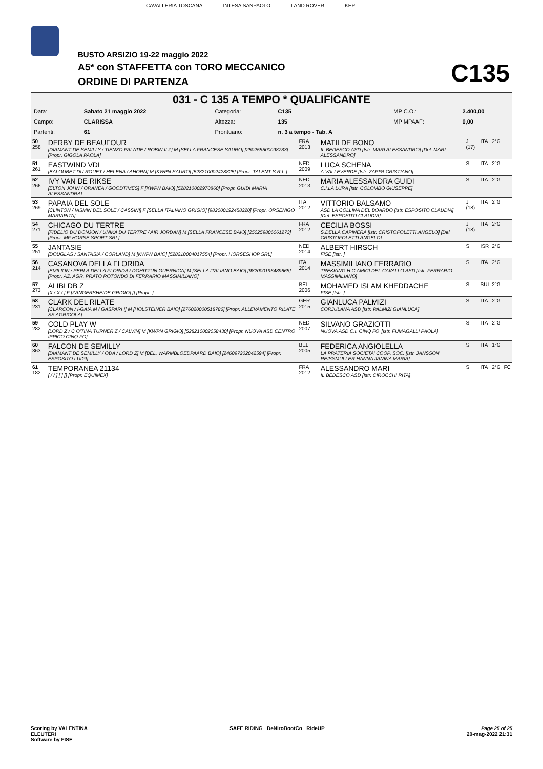CAVALLERIA TOSCANA INTESA SANPAOLO LAND ROVER KEP
BUSTO ARSIZIO 19-22 maggio 2022
A5* con STAFFETTA con TORO MECCANICO
ORDINE DI PARTENZA C135
031 - C 135 A TEMPO * QUALIFICANTE
| Data: | Sabato 21 maggio 2022 | Categoria: | C135 | MP C.O.: | 2.400,00 |
| Campo: | CLARISSA | Altezza: | 135 | MP MPAAF: | 0,00 |
| Partenti: | 61 | Prontuario: | n. 3 a tempo - Tab. A | | |
| 50 258 | DERBY DE BEAUFOUR [DIAMANT DE SEMILLY / TIENZO PALATIE / ROBIN II Z] M [SELLA FRANCESE SAURO] [250258500098733] [Propr. GIGOLA PAOLA] | FRA 2013 | MATILDE BONO IL BEDESCO ASD [Istr. MARI ALESSANDRO] [Del. MARI ALESSANDRO] | J (17) | ITA | 2°G | |
| 51 261 | EASTWIND VDL [BALOUBET DU ROUET / HELENA / AHORN] M [KWPN SAURO] [528210002428825] [Propr. TALENT S.R.L.] | NED 2009 | LUCA SCHENA A.VALLEVERDE [Istr. ZAPPA CRISTIANO] | S | ITA | 2°G | |
| 52 266 | IVY VAN DE RIKSE [ELTON JOHN / ORANEA / GOODTIMES] F [KWPN BAIO] [528210002970860] [Propr. GUIDI MARIA ALESSANDRA] | NED 2013 | MARIA ALESSANDRA GUIDI C.I.LA LURA [Istr. COLOMBO GIUSEPPE] | S | ITA | 2°G | |
| 53 269 | PAPAIA DEL SOLE [CLINTON / IASMIN DEL SOLE / CASSINI] F [SELLA ITALIANO GRIGIO] [982000192458220] [Propr. ORSENIGO MARIARITA] | ITA 2012 | VITTORIO BALSAMO ASD LA COLLINA DEL BOARDO [Istr. ESPOSITO CLAUDIA] [Del. ESPOSITO CLAUDIA] | J (18) | ITA | 2°G | |
| 54 271 | CHICAGO DU TERTRE [FIDELIO DU DONJON / UNIKA DU TERTRE / AIR JORDAN] M [SELLA FRANCESE BAIO] [250259806061273] [Propr. MF HORSE SPORT SRL] | FRA 2012 | CECILIA BOSSI S.DELLA CAPINERA [Istr. CRISTOFOLETTI ANGELO] [Del. CRISTOFOLETTI ANGELO] | J (18) | ITA | 2°G | |
| 55 251 | JANTASIE [DOUGLAS / SANTASIA / CORLAND] M [KWPN BAIO] [528210004017554] [Propr. HORSESHOP SRL] | NED 2014 | ALBERT HIRSCH FISE [Istr. ] | S | ISR | 2°G | |
| 56 214 | CASANOVA DELLA FLORIDA [EMILION / PERLA DELLA FLORIDA / DOHITZUN GUERNICA] M [SELLA ITALIANO BAIO] [982000196489668] [Propr. AZ. AGR. PRATO ROTONDO DI FERRARIO MASSIMILIANO] | ITA 2014 | MASSIMILIANO FERRARIO TREKKING H.C.AMICI DEL CAVALLO ASD [Istr. FERRARIO MASSIMILIANO] | S | ITA | 2°G | |
| 57 273 | ALIBI DB Z [X / X / ] F [ZANGERSHEIDE GRIGIO] [] [Propr. ] | BEL 2006 | MOHAMED ISLAM KHEDDACHE FISE [Istr. ] | S | SUI | 2°G | |
| 58 231 | CLARK DEL RILATE [CLARCON / I-GAIA M / GASPARI I] M [HOLSTEINER BAIO] [276020000518786] [Propr. ALLEVAMENTO RILATE SS AGRICOLA] | GER 2015 | GIANLUCA PALMIZI CORJULANA ASD [Istr. PALMIZI GIANLUCA] | S | ITA | 2°G | |
| 59 282 | COLD PLAY W [LORD Z / C O'TINA TURNER Z / CALVIN] M [KWPN GRIGIO] [528210002058430] [Propr. NUOVA ASD CENTRO IPPICO CINQ FO] | NED 2007 | SILVANO GRAZIOTTI NUOVA ASD C.I. CINQ FO' [Istr. FUMAGALLI PAOLA] | S | ITA | 2°G | |
| 60 363 | FALCON DE SEMILLY [DIAMANT DE SEMILLY / ODA / LORD Z] M [BEL. WARMBLOEDPAARD BAIO] [246097202042594] [Propr. ESPOSITO LUIGI] | BEL 2005 | FEDERICA ANGIOLELLA LA PRATERIA SOCIETA' COOP. SOC. [Istr. JANSSON REISSMULLER HANNA JANINA MARIA] | S | ITA | 1°G | |
| 61 182 | TEMPORANEA 21134 [ / / ] [ ] [] [Propr. EQUIMEX] | FRA 2012 | ALESSANDRO MARI IL BEDESCO ASD [Istr. CIROCCHI RITA] | S | ITA | 2°G | FC |
Scoring by VALENTINA
ELEUTERI
Software by FISE
SAFE RIDING DeNiroBootCo RideUP
Page 25 of 25
20-mag-2022 21:31